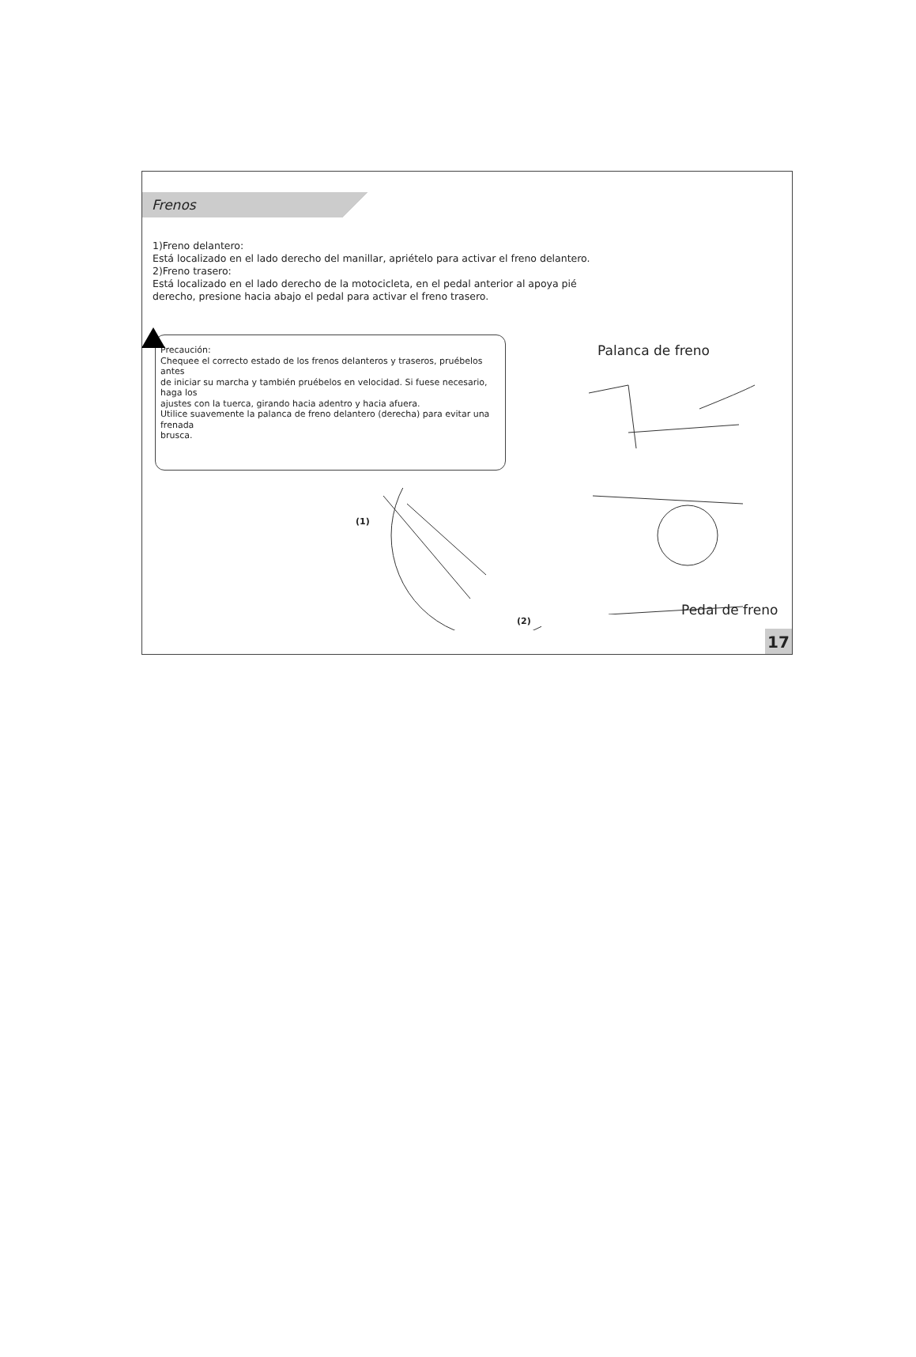Frenos
1)Freno delantero:
Está localizado en el lado derecho del manillar, apriételo para activar el freno delantero.
2)Freno trasero:
Está localizado en el lado derecho de la motocicleta, en el pedal anterior al apoya pié
derecho, presione hacia abajo el pedal para activar el freno trasero.
Precaución:
Chequee el correcto estado de los frenos delanteros y traseros, pruébelos antes
de iniciar su marcha y también pruébelos en velocidad. Si fuese necesario, haga los
ajustes con la tuerca, girando hacia adentro y hacia afuera.
Utilice suavemente la palanca de freno delantero (derecha) para evitar una frenada
brusca.
Palanca de freno
(1)
(2)
Pedal de freno
17